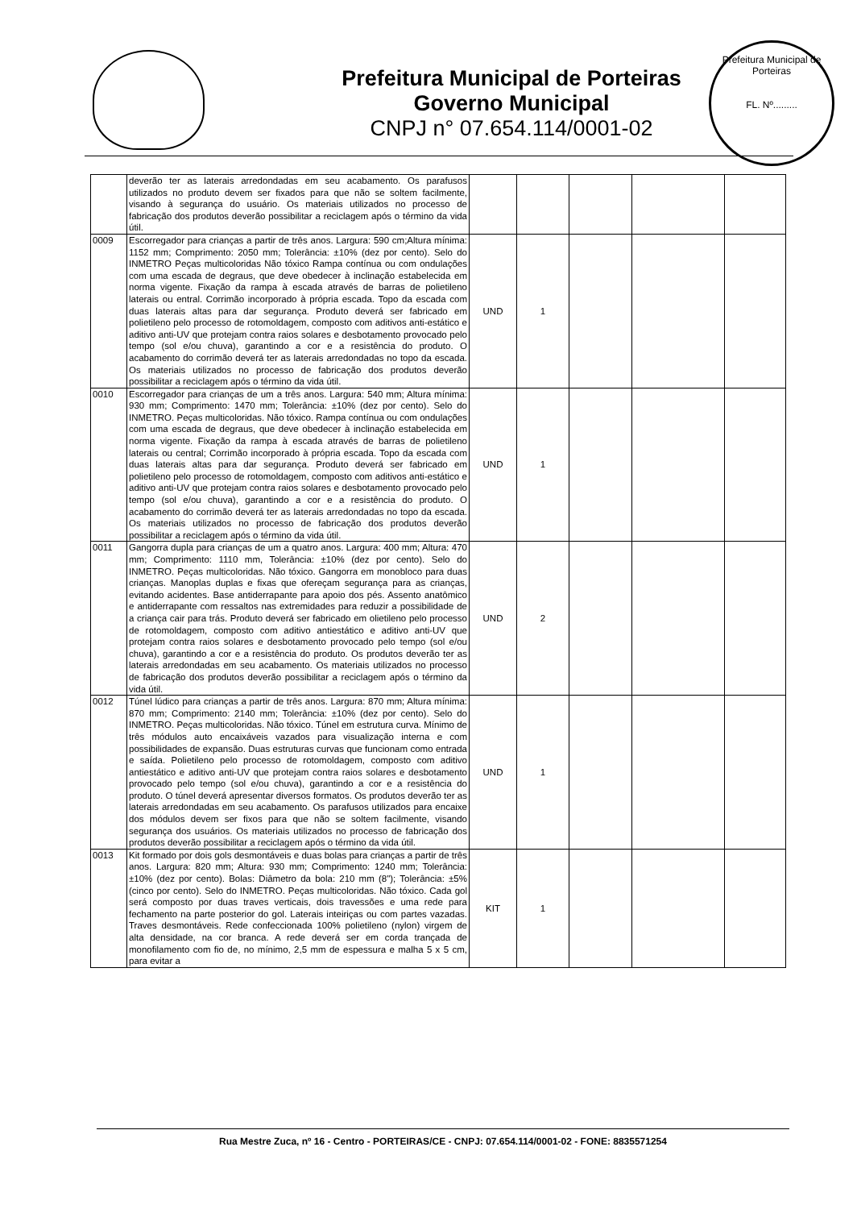Prefeitura Municipal de Porteiras
Governo Municipal
CNPJ n° 07.654.114/0001-02
Prefeitura Municipal de Porteiras
FL. Nº.........
| | deverão ter as laterais arredondadas em seu acabamento. Os parafusos utilizados no produto devem ser fixados para que não se soltem facilmente, visando à segurança do usuário. Os materiais utilizados no processo de fabricação dos produtos deverão possibilitar a reciclagem após o término da vida útil. | | | | | |
| 0009 | Escorregador para crianças a partir de três anos. Largura: 590 cm;Altura mínima: 1152 mm; Comprimento: 2050 mm; Tolerância: ±10% (dez por cento). Selo do INMETRO Peças multicoloridas Não tóxico Rampa contínua ou com ondulações com uma escada de degraus, que deve obedecer à inclinação estabelecida em norma vigente. Fixação da rampa à escada através de barras de polietileno laterais ou entral. Corrimão incorporado à própria escada. Topo da escada com duas laterais altas para dar segurança. Produto deverá ser fabricado em polietileno pelo processo de rotomoldagem, composto com aditivos anti-estático e aditivo anti-UV que protejam contra raios solares e desbotamento provocado pelo tempo (sol e/ou chuva), garantindo a cor e a resistência do produto. O acabamento do corrimão deverá ter as laterais arredondadas no topo da escada. Os materiais utilizados no processo de fabricação dos produtos deverão possibilitar a reciclagem após o término da vida útil. | UND | 1 | | | |
| 0010 | Escorregador para crianças de um a três anos. Largura: 540 mm; Altura mínima: 930 mm; Comprimento: 1470 mm; Tolerância: ±10% (dez por cento). Selo do INMETRO. Peças multicoloridas. Não tóxico. Rampa contínua ou com ondulações com uma escada de degraus, que deve obedecer à inclinação estabelecida em norma vigente. Fixação da rampa à escada através de barras de polietileno laterais ou central; Corrimão incorporado à própria escada. Topo da escada com duas laterais altas para dar segurança. Produto deverá ser fabricado em polietileno pelo processo de rotomoldagem, composto com aditivos anti-estático e aditivo anti-UV que protejam contra raios solares e desbotamento provocado pelo tempo (sol e/ou chuva), garantindo a cor e a resistência do produto. O acabamento do corrimão deverá ter as laterais arredondadas no topo da escada. Os materiais utilizados no processo de fabricação dos produtos deverão possibilitar a reciclagem após o término da vida útil. | UND | 1 | | | |
| 0011 | Gangorra dupla para crianças de um a quatro anos. Largura: 400 mm; Altura: 470 mm; Comprimento: 1110 mm, Tolerância: ±10% (dez por cento). Selo do INMETRO. Peças multicoloridas. Não tóxico. Gangorra em monobloco para duas crianças. Manoplas duplas e fixas que ofereçam segurança para as crianças, evitando acidentes. Base antiderrapante para apoio dos pés. Assento anatômico e antiderrapante com ressaltos nas extremidades para reduzir a possibilidade de a criança cair para trás. Produto deverá ser fabricado em olietileno pelo processo de rotomoldagem, composto com aditivo antiestático e aditivo anti-UV que protejam contra raios solares e desbotamento provocado pelo tempo (sol e/ou chuva), garantindo a cor e a resistência do produto. Os produtos deverão ter as laterais arredondadas em seu acabamento. Os materiais utilizados no processo de fabricação dos produtos deverão possibilitar a reciclagem após o término da vida útil. | UND | 2 | | | |
| 0012 | Túnel lúdico para crianças a partir de três anos. Largura: 870 mm; Altura mínima: 870 mm; Comprimento: 2140 mm; Tolerância: ±10% (dez por cento). Selo do INMETRO. Peças multicoloridas. Não tóxico. Túnel em estrutura curva. Mínimo de três módulos auto encaixáveis vazados para visualização interna e com possibilidades de expansão. Duas estruturas curvas que funcionam como entrada e saída. Polietileno pelo processo de rotomoldagem, composto com aditivo antiestático e aditivo anti-UV que protejam contra raios solares e desbotamento provocado pelo tempo (sol e/ou chuva), garantindo a cor e a resistência do produto. O túnel deverá apresentar diversos formatos. Os produtos deverão ter as laterais arredondadas em seu acabamento. Os parafusos utilizados para encaixe dos módulos devem ser fixos para que não se soltem facilmente, visando segurança dos usuários. Os materiais utilizados no processo de fabricação dos produtos deverão possibilitar a reciclagem após o término da vida útil. | UND | 1 | | | |
| 0013 | Kit formado por dois gols desmontáveis e duas bolas para crianças a partir de três anos. Largura: 820 mm; Altura: 930 mm; Comprimento: 1240 mm; Tolerância: ±10% (dez por cento). Bolas: Diâmetro da bola: 210 mm (8"); Tolerância: ±5% (cinco por cento). Selo do INMETRO. Peças multicoloridas. Não tóxico. Cada gol será composto por duas traves verticais, dois travessões e uma rede para fechamento na parte posterior do gol. Laterais inteiriças ou com partes vazadas. Traves desmontáveis. Rede confeccionada 100% polietileno (nylon) virgem de alta densidade, na cor branca. A rede deverá ser em corda trançada de monofilamento com fio de, no mínimo, 2,5 mm de espessura e malha 5 x 5 cm, para evitar a | KIT | 1 | | | |
Rua Mestre Zuca, nº 16 - Centro - PORTEIRAS/CE - CNPJ: 07.654.114/0001-02 - FONE: 8835571254